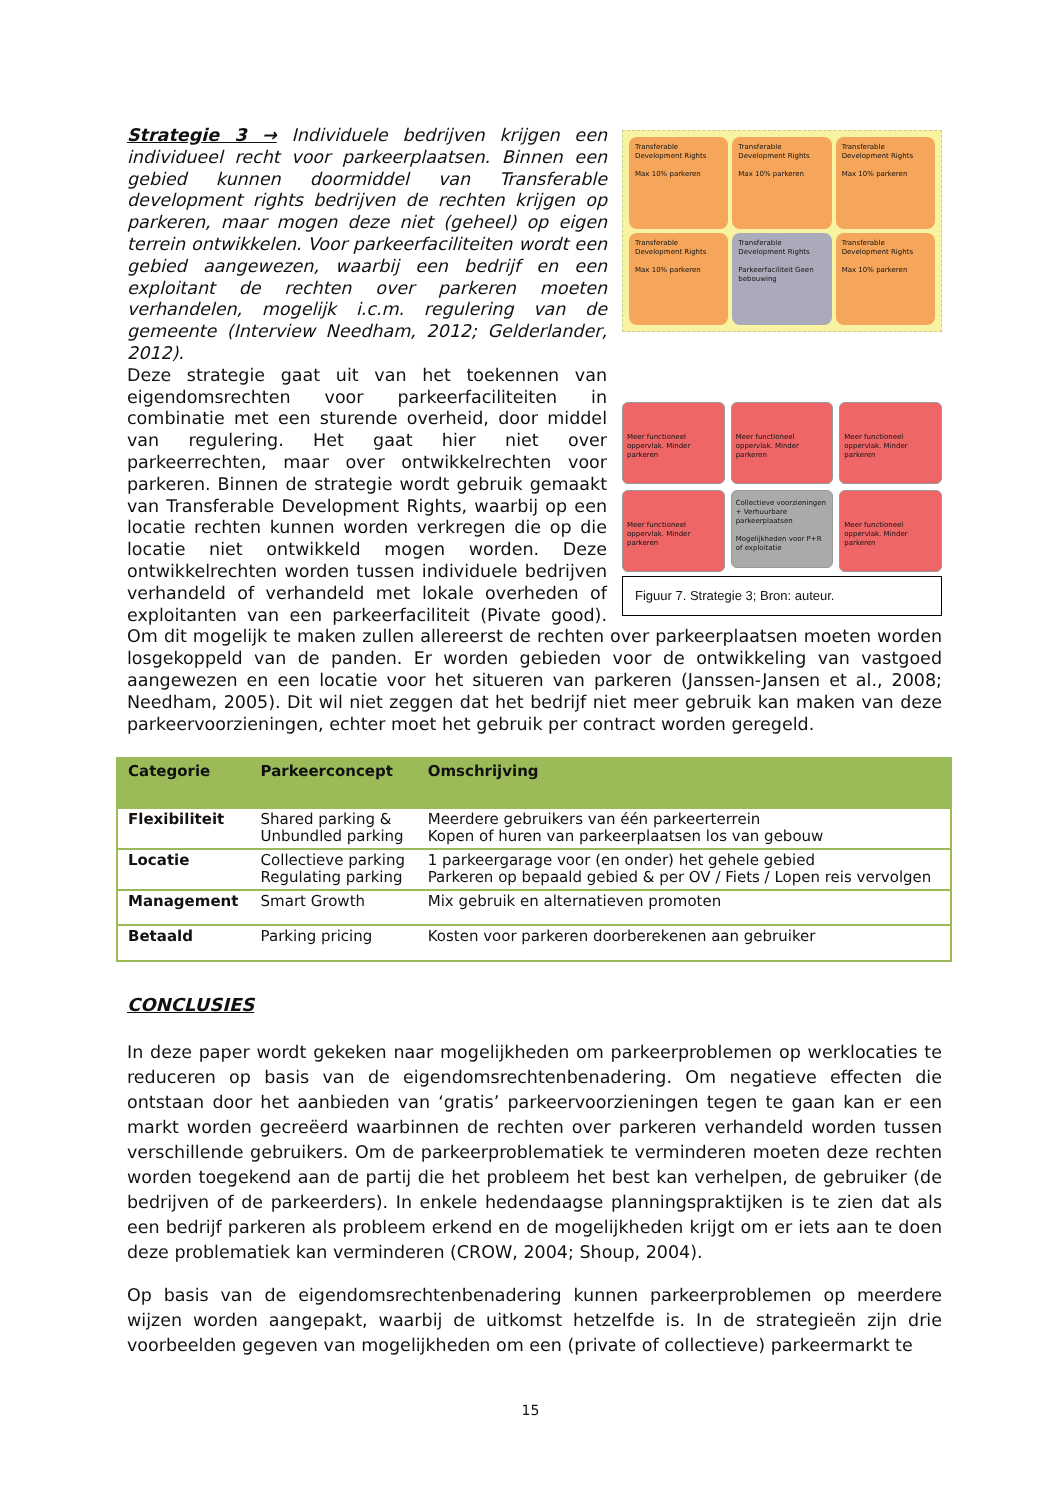Transferable Development Rights
Max 10% parkeren
Transferable Development Rights
Max 10% parkeren
Transferable Development Rights
Max 10% parkeren
Transferable Development Rights
Max 10% parkeren
Transferable Development Rights
Parkeerfaciliteit Geen bebouwing
Transferable Development Rights
Max 10% parkeren
Meer functioneel oppervlak. Minder parkeren
Meer functioneel oppervlak. Minder parkeren
Meer functioneel oppervlak. Minder parkeren
Meer functioneel oppervlak. Minder parkeren
Collectieve voorzieningen + Verhuurbare parkeerplaatsen
Mogelijkheden voor P+R of exploitatie
Meer functioneel oppervlak. Minder parkeren
Figuur 7. Strategie 3; Bron: auteur.
Strategie 3 → Individuele bedrijven krijgen een individueel recht voor parkeerplaatsen. Binnen een gebied kunnen doormiddel van Transferable development rights bedrijven de rechten krijgen op parkeren, maar mogen deze niet (geheel) op eigen terrein ontwikkelen. Voor parkeerfaciliteiten wordt een gebied aangewezen, waarbij een bedrijf en een exploitant de rechten over parkeren moeten verhandelen, mogelijk i.c.m. regulering van de gemeente (Interview Needham, 2012; Gelderlander, 2012).
Deze strategie gaat uit van het toekennen van eigendomsrechten voor parkeerfaciliteiten in combinatie met een sturende overheid, door middel van regulering. Het gaat hier niet over parkeerrechten, maar over ontwikkelrechten voor parkeren. Binnen de strategie wordt gebruik gemaakt van Transferable Development Rights, waarbij op een locatie rechten kunnen worden verkregen die op die locatie niet ontwikkeld mogen worden. Deze ontwikkelrechten worden tussen individuele bedrijven verhandeld of verhandeld met lokale overheden of exploitanten van een parkeerfaciliteit (Pivate good). Om dit mogelijk te maken zullen allereerst de rechten over parkeerplaatsen moeten worden losgekoppeld van de panden. Er worden gebieden voor de ontwikkeling van vastgoed aangewezen en een locatie voor het situeren van parkeren (Janssen-Jansen et al., 2008; Needham, 2005). Dit wil niet zeggen dat het bedrijf niet meer gebruik kan maken van deze parkeervoorzieningen, echter moet het gebruik per contract worden geregeld.
| Categorie | Parkeerconcept | Omschrijving |
| --- | --- | --- |
| Flexibiliteit | Shared parking & Unbundled parking | Meerdere gebruikers van één parkeerterrein Kopen of huren van parkeerplaatsen los van gebouw |
| Locatie | Collectieve parking Regulating parking | 1 parkeergarage voor (en onder) het gehele gebied Parkeren op bepaald gebied & per OV / Fiets / Lopen reis vervolgen |
| Management | Smart Growth | Mix gebruik en alternatieven promoten |
| Betaald | Parking pricing | Kosten voor parkeren doorberekenen aan gebruiker |
CONCLUSIES
In deze paper wordt gekeken naar mogelijkheden om parkeerproblemen op werklocaties te reduceren op basis van de eigendomsrechtenbenadering. Om negatieve effecten die ontstaan door het aanbieden van ‘gratis’ parkeervoorzieningen tegen te gaan kan er een markt worden gecreëerd waarbinnen de rechten over parkeren verhandeld worden tussen verschillende gebruikers. Om de parkeerproblematiek te verminderen moeten deze rechten worden toegekend aan de partij die het probleem het best kan verhelpen, de gebruiker (de bedrijven of de parkeerders). In enkele hedendaagse planningspraktijken is te zien dat als een bedrijf parkeren als probleem erkend en de mogelijkheden krijgt om er iets aan te doen deze problematiek kan verminderen (CROW, 2004; Shoup, 2004).
Op basis van de eigendomsrechtenbenadering kunnen parkeerproblemen op meerdere wijzen worden aangepakt, waarbij de uitkomst hetzelfde is. In de strategieën zijn drie voorbeelden gegeven van mogelijkheden om een (private of collectieve) parkeermarkt te
15